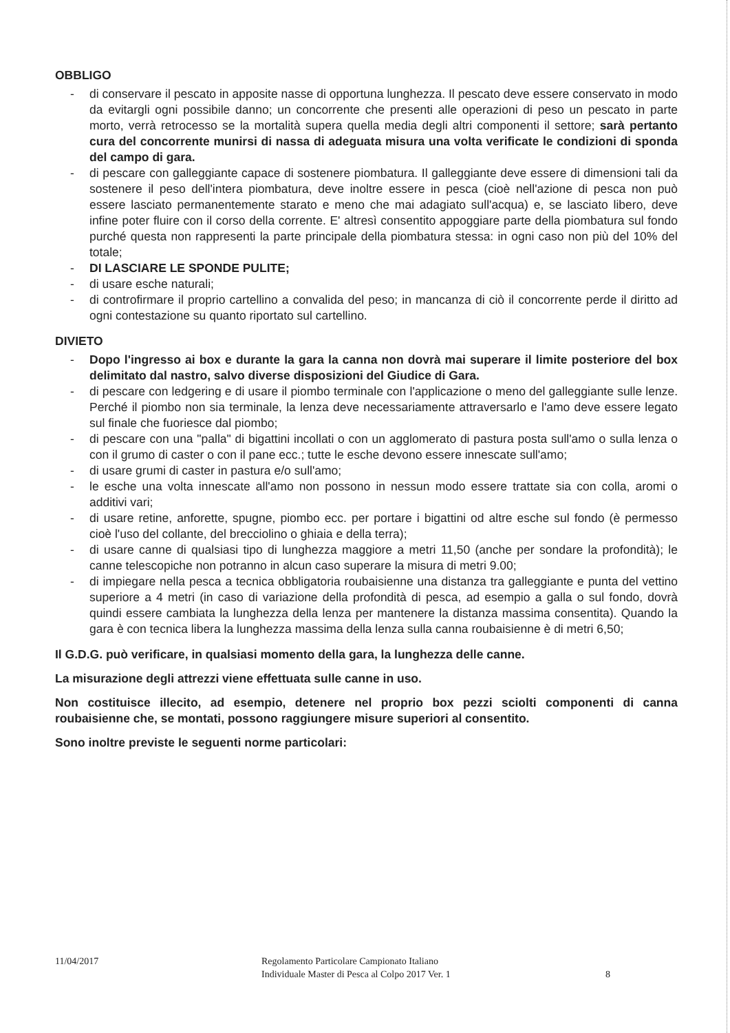OBBLIGO
- di conservare il pescato in apposite nasse di opportuna lunghezza. Il pescato deve essere conservato in modo da evitargli ogni possibile danno; un concorrente che presenti alle operazioni di peso un pescato in parte morto, verrà retrocesso se la mortalità supera quella media degli altri componenti il settore; sarà pertanto cura del concorrente munirsi di nassa di adeguata misura una volta verificate le condizioni di sponda del campo di gara.
- di pescare con galleggiante capace di sostenere piombatura. Il galleggiante deve essere di dimensioni tali da sostenere il peso dell'intera piombatura, deve inoltre essere in pesca (cioè nell'azione di pesca non può essere lasciato permanentemente starato e meno che mai adagiato sull'acqua) e, se lasciato libero, deve infine poter fluire con il corso della corrente. E' altresì consentito appoggiare parte della piombatura sul fondo purché questa non rappresenti la parte principale della piombatura stessa: in ogni caso non più del 10% del totale;
- DI LASCIARE LE SPONDE PULITE;
- di usare esche naturali;
- di controfirmare il proprio cartellino a convalida del peso; in mancanza di ciò il concorrente perde il diritto ad ogni contestazione su quanto riportato sul cartellino.
DIVIETO
- Dopo l'ingresso ai box e durante la gara la canna non dovrà mai superare il limite posteriore del box delimitato dal nastro, salvo diverse disposizioni del Giudice di Gara.
- di pescare con ledgering e di usare il piombo terminale con l'applicazione o meno del galleggiante sulle lenze. Perché il piombo non sia terminale, la lenza deve necessariamente attraversarlo e l'amo deve essere legato sul finale che fuoriesce dal piombo;
- di pescare con una "palla" di bigattini incollati o con un agglomerato di pastura posta sull'amo o sulla lenza o con il grumo di caster o con il pane ecc.; tutte le esche devono essere innescate sull'amo;
- di usare grumi di caster in pastura e/o sull'amo;
- le esche una volta innescate all'amo non possono in nessun modo essere trattate sia con colla, aromi o additivi vari;
- di usare retine, anforette, spugne, piombo ecc. per portare i bigattini od altre esche sul fondo (è permesso cioè l'uso del collante, del brecciolino o ghiaia e della terra);
- di usare canne di qualsiasi tipo di lunghezza maggiore a metri 11,50 (anche per sondare la profondità); le canne telescopiche non potranno in alcun caso superare la misura di metri 9.00;
- di impiegare nella pesca a tecnica obbligatoria roubaisienne una distanza tra galleggiante e punta del vettino superiore a 4 metri (in caso di variazione della profondità di pesca, ad esempio a galla o sul fondo, dovrà quindi essere cambiata la lunghezza della lenza per mantenere la distanza massima consentita). Quando la gara è con tecnica libera la lunghezza massima della lenza sulla canna roubaisienne è di metri 6,50;
Il G.D.G. può verificare, in qualsiasi momento della gara, la lunghezza delle canne.
La misurazione degli attrezzi viene effettuata sulle canne in uso.
Non costituisce illecito, ad esempio, detenere nel proprio box pezzi sciolti componenti di canna roubaisienne che, se montati, possono raggiungere misure superiori al consentito.
Sono inoltre previste le seguenti norme particolari:
11/04/2017 Regolamento Particolare Campionato Italiano
Individuale Master di Pesca al Colpo 2017 Ver. 1
8